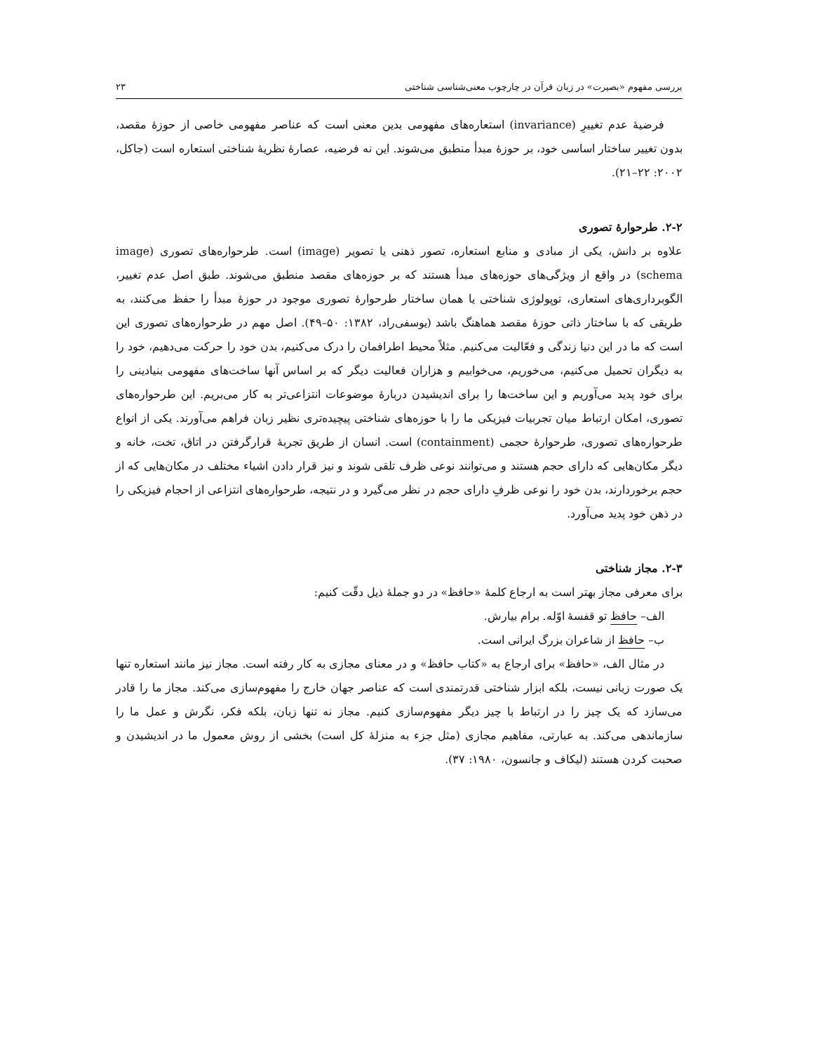بررسی مفهوم «بصیرت» در زبان قرآن در چارچوب معنی‌شناسی شناختی ۲۳
فرضیهٔ عدم تغییرِ (invariance) استعاره‌های مفهومی بدین معنی است که عناصر مفهومی خاصی از حوزهٔ مقصد، بدون تغییر ساختار اساسی خود، بر حوزهٔ مبدأ منطبق می‌شوند. این نه فرضیه، عصارهٔ نظریهٔ شناختی استعاره است (جاکل، ۲۰۰۲: ۲۲–۲۱).
۲-۲. طرحوارهٔ تصوری
علاوه بر دانش، یکی از مبادی و منابع استعاره، تصور ذهنی یا تصویر (image) است. طرحواره‌های تصوری (image schema) در واقع از ویژگی‌های حوزه‌های مبدأ هستند که بر حوزه‌های مقصد منطبق می‌شوند. طبق اصل عدم تغییر، الگوبرداری‌های استعاری، توپولوژی شناختی یا همان ساختار طرحوارهٔ تصوری موجود در حوزهٔ مبدأ را حفظ می‌کنند، به طریقی که با ساختار ذاتی حوزهٔ مقصد هماهنگ باشد (یوسفی‌راد، ۱۳۸۲: ۵۰–۴۹). اصل مهم در طرحواره‌های تصوری این است که ما در این دنیا زندگی و فعّالیت می‌کنیم. مثلاً محیط اطرافمان را درک می‌کنیم، بدن خود را حرکت می‌دهیم، خود را به دیگران تحمیل می‌کنیم، می‌خوریم، می‌خوابیم و هزاران فعالیت دیگر که بر اساس آنها ساخت‌های مفهومی بنیادینی را برای خود پدید می‌آوریم و این ساخت‌ها را برای اندیشیدن دربارهٔ موضوعات انتزاعی‌تر به کار می‌بریم. این طرحواره‌های تصوری، امکان ارتباط میان تجربیات فیزیکی ما را با حوزه‌های شناختی پیچیده‌تری نظیر زبان فراهم می‌آورند. یکی از انواع طرحواره‌های تصوری، طرحوارهٔ حجمی (containment) است. انسان از طریق تجربهٔ قرارگرفتن در اتاق، تخت، خانه و دیگر مکان‌هایی که دارای حجم هستند و می‌توانند نوعی ظرف تلقی شوند و نیز قرار دادن اشیاء مختلف در مکان‌هایی که از حجم برخوردارند، بدن خود را نوعی ظرفِ دارای حجم در نظر می‌گیرد و در نتیجه، طرحواره‌های انتزاعی از احجام فیزیکی را در ذهن خود پدید می‌آورد.
۲-۳. مجاز شناختی
برای معرفی مجاز بهتر است به ارجاع کلمهٔ «حافظ» در دو جملهٔ ذیل دقّت کنیم:
الف– حافظ تو قفسهٔ اوّله. برام بیارش.
ب– حافظ از شاعران بزرگ ایرانی است.
در مثال الف، «حافظ» برای ارجاع به «کتاب حافظ» و در معنای مجازی به کار رفته است. مجاز نیز مانند استعاره تنها یک صورت زبانی نیست، بلکه ابزار شناختی قدرتمندی است که عناصر جهان خارج را مفهوم‌سازی می‌کند. مجاز ما را قادر می‌سازد که یک چیز را در ارتباط با چیز دیگر مفهوم‌سازی کنیم. مجاز نه تنها زبان، بلکه فکر، نگرش و عمل ما را سازماندهی می‌کند. به عبارتی، مفاهیم مجازی (مثل جزء به منزلهٔ کل است) بخشی از روش معمول ما در اندیشیدن و صحبت کردن هستند (لیکاف و جانسون، ۱۹۸۰: ۳۷).